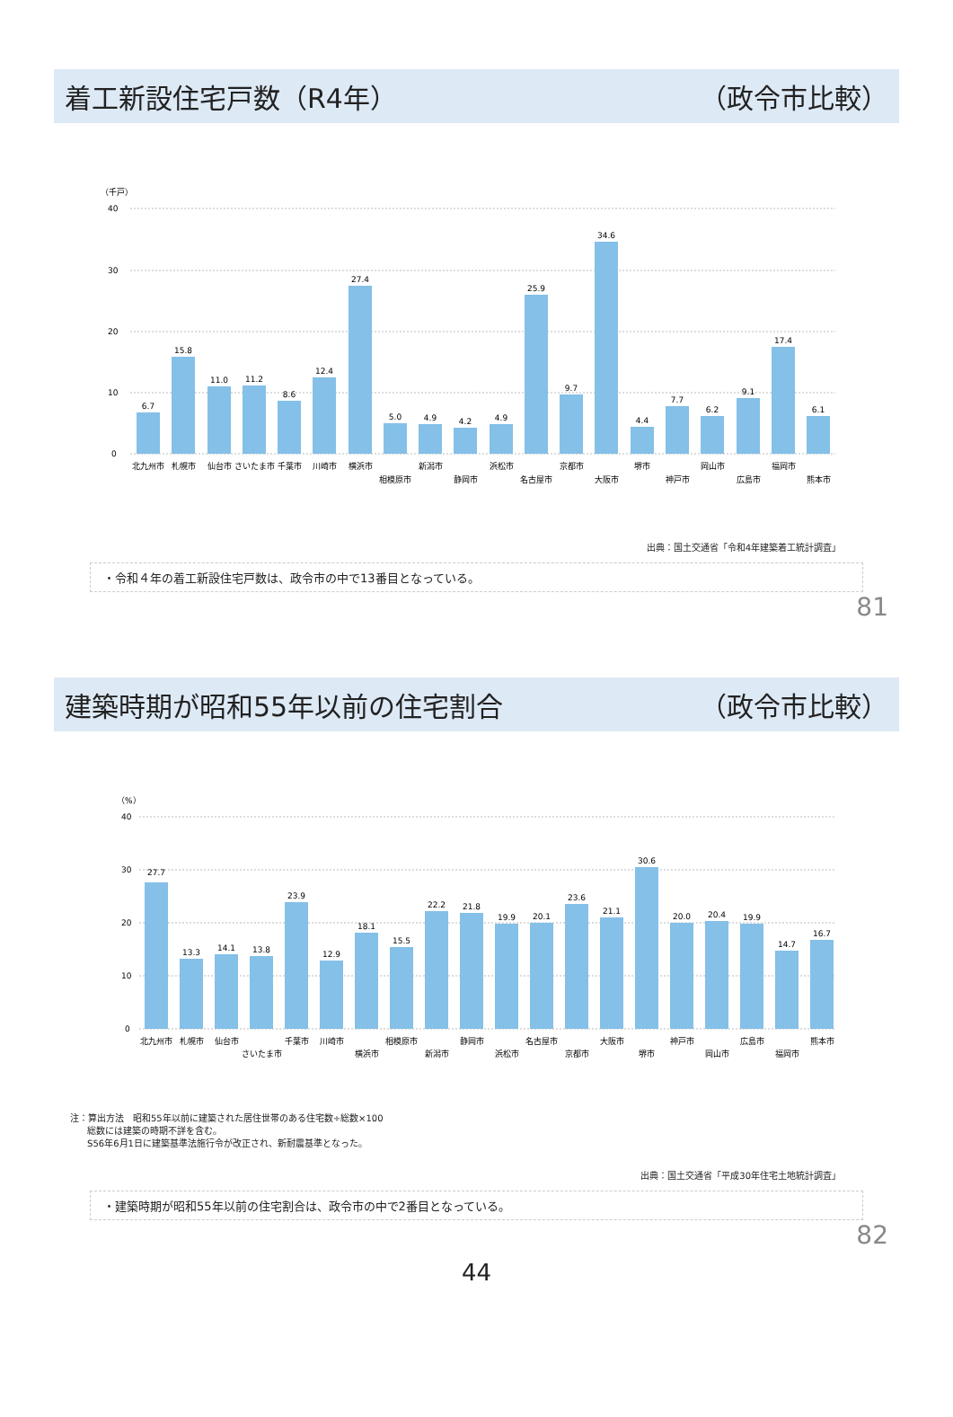着工新設住宅戸数（R4年） （政令市比較）
（千戸）
40
30
20
10
0
6.7
15.8
11.0
11.2
8.6
12.4
27.4
5.0
4.9
4.2
4.9
25.9
9.7
34.6
4.4
7.7
6.2
9.1
17.4
6.1
北九州市
札幌市
仙台市
さいたま市
千葉市
川崎市
横浜市
相模原市
新潟市
静岡市
浜松市
名古屋市
京都市
大阪市
堺市
神戸市
岡山市
広島市
福岡市
熊本市
出典：国土交通省「令和4年建築着工統計調査」
・令和４年の着工新設住宅戸数は、政令市の中で13番目となっている。
81
建築時期が昭和55年以前の住宅割合 （政令市比較）
（%）
40
30
20
10
0
27.7
13.3
14.1
13.8
23.9
12.9
18.1
15.5
22.2
21.8
19.9
20.1
23.6
21.1
30.6
20.0
20.4
19.9
14.7
16.7
北九州市
札幌市
仙台市
さいたま市
千葉市
川崎市
横浜市
相模原市
新潟市
静岡市
浜松市
名古屋市
京都市
大阪市
堺市
神戸市
岡山市
広島市
福岡市
熊本市
注：算出方法　昭和55年以前に建築された居住世帯のある住宅数÷総数×100
総数には建築の時期不詳を含む。
S56年6月1日に建築基準法施行令が改正され、新耐震基準となった。
出典：国土交通省「平成30年住宅土地統計調査」
・建築時期が昭和55年以前の住宅割合は、政令市の中で2番目となっている。
82
44